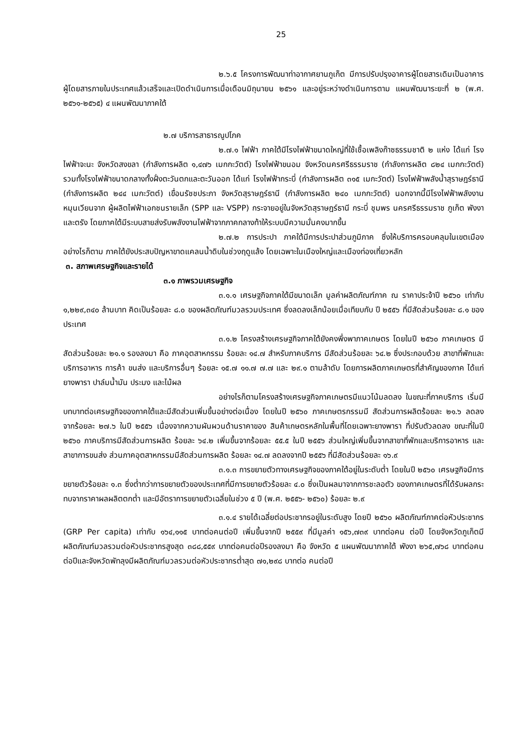25
๒.๖.๕ โครงการพัฒนาท่าอากาศยานภูเก็ต มีการปรับปรุงอาคารผู้โดยสารเดิมเป็นอาคาร ผู้โดยสารภายในประเทศแล้วเสร็จและเปิดดำเนินการเมื่อเดือนมิถุนายน ๒๕๖๑ และอยู่ระหว่างดำเนินการตาม แผนพัฒนาระยะที่ ๒ (พ.ศ. ๒๕๖๑-๒๕๖๕) ๔ แผนพัฒนาภาคใต้
๒.๗ บริการสาธารณูปโภค
๒.๗.๑ ไฟฟ้า ภาคใต้มีโรงไฟฟ้าขนาดใหญ่ที่ใช้เชื้อเพลิงก๊าซธรรมชาติ ๒ แห่ง ได้แก่ โรงไฟฟ้าจะนะ จังหวัดสงขลา (กำลังการผลิต ๑,๔๗๖ เมกกะวัตต์) โรงไฟฟ้าขนอม จังหวัดนครศรีธรรมราช (กำลังการผลิต ๘๒๔ เมกกะวัตต์) รวมทั้งโรงไฟฟ้าขนาดกลางทั้งฝั่งตะวันตกและตะวันออก ได้แก่ โรงไฟฟ้ากระบี่ (กำลังการผลิต ๓๑๕ เมกะวัตต์) โรงไฟฟ้าพลังน้ำสุราษฎร์ธานี (กำลังการผลิต ๒๔๔ เมกะวัตต์) เขื่อนรัชชประภา จังหวัดสุราษฎร์ธานี (กำลังการผลิต ๒๔๐ เมกกะวัตต์) นอกจากนี้มีโรงไฟฟ้าพลังงานหมุนเวียนจาก ผู้ผลิตไฟฟ้าเอกชนรายเล็ก (SPP และ VSPP) กระจายอยู่ในจังหวัดสุราษฎร์ธานี กระบี่ ชุมพร นครศรีธรรมราช ภูเก็ต พังงา และตรัง โดยภาคใต้มีระบบสายส่งรับพลังงานไฟฟ้าจากภาคกลางท้าให้ระบบมีความมั่นคงมากขึ้น
๒.๗.๒ การประปา ภาคใต้มีการประปาส่วนภูมิภาค ซึ่งให้บริการครอบคลุมในเขตเมือง อย่างไรก็ตาม ภาคใต้ยังประสบปัญหาขาดแคลนน้ำดิบในช่วงฤดูแล้ง โดยเฉพาะในเมืองใหญ่และเมืองท่องเที่ยวหลัก
๓. สภาพเศรษฐกิจและรายได้
๓.๑ ภาพรวมเศรษฐกิจ
๓.๑.๑ เศรษฐกิจภาคใต้มีขนาดเล็ก มูลค่าผลิตภัณฑ์ภาค ณ ราคาประจ้าปี ๒๕๖๐ เท่ากับ ๑,๒๒๙,๓๔๐ ล้านบาท คิดเป็นร้อยละ ๘.๐ ของผลิตภัณฑ์มวลรวมประเทศ ซึ่งลดลงเล็กน้อยเมื่อเทียบกับ ปี ๒๕๕๖ ที่มีสัดส่วนร้อยละ ๘.๑ ของประเทศ
๓.๑.๒ โครงสร้างเศรษฐกิจภาคใต้ยังคงพึ่งพาภาคเกษตร โดยในปี ๒๕๖๐ ภาคเกษตร มีสัดส่วนร้อยละ ๒๑.๑ รองลงมา คือ ภาคอุตสาหกรรม ร้อยละ ๑๔.๗ สำหรับภาคบริการ มีสัดส่วนร้อยละ ๖๔.๒ ซึ่งประกอบด้วย สาขาที่พักและบริการอาหาร การค้า ขนส่ง และบริการอื่นๆ ร้อยละ ๑๕.๗ ๑๑.๗ ๗.๗ และ ๒๙.๑ ตามล้าดับ โดยการผลิตภาคเกษตรที่สำคัญของภาค ได้แก่ ยางพารา ปาล์มน้ำมัน ประมง และไม้ผล
อย่างไรก็ตามโครงสร้างเศรษฐกิจภาคเกษตรมีแนวโน้มลดลง ในขณะที่ภาคบริการ เริ่มมีบทบาทต่อเศรษฐกิจของภาคใต้และมีสัดส่วนเพิ่มขึ้นอย่างต่อเนื่อง โดยในปี ๒๕๖๐ ภาคเกษตรกรรมมี สัดส่วนการผลิตร้อยละ ๒๑.๖ ลดลงจากร้อยละ ๒๗.๖ ในปี ๒๕๕๖ เนื่องจากความผันผวนด้านราคาของ สินค้าเกษตรหลักในพื้นที่โดยเฉพาะยางพารา ที่ปรับตัวลดลง ขณะที่ในปี ๒๕๖๐ ภาคบริการมีสัดส่วนการผลิต ร้อยละ ๖๔.๒ เพิ่มขึ้นจากร้อยละ ๕๕.๕ ในปี ๒๕๕๖ ส่วนใหญ่เพิ่มขึ้นจากสาขาที่พักและบริการอาหาร และ สาขาการขนส่ง ส่วนภาคอุตสาหกรรมมีสัดส่วนการผลิต ร้อยละ ๑๔.๗ ลดลงจากปี ๒๕๕๖ ที่มีสัดส่วนร้อยละ ๑๖.๙
๓.๑.๓ การขยายตัวทางเศรษฐกิจของภาคใต้อยู่ในระดับต่ำ โดยในปี ๒๕๖๐ เศรษฐกิจมีการ ขยายตัวร้อยละ ๑.๓ ซึ่งต่ำกว่าการขยายตัวของประเทศที่มีการขยายตัวร้อยละ ๔.๐ ซึ่งเป็นผลมาจากการชะลอตัว ของภาคเกษตรที่ได้รับผลกระทบจากราคาผลผลิตตกต่ำ และมีอัตราการขยายตัวเฉลี่ยในช่วง ๕ ปี (พ.ศ. ๒๕๕๖- ๒๕๖๐) ร้อยละ ๒.๙
๓.๑.๔ รายได้เฉลี่ยต่อประชากรอยู่ในระดับสูง โดยปี ๒๕๖๐ ผลิตภัณฑ์ภาคต่อหัวประชากร (GRP Per capita) เท่ากับ ๑๖๔,๑๑๕ บาทต่อคนต่อปี เพิ่มขึ้นจากปี ๒๕๕๙ ที่มีมูลค่า ๑๕๖,๗๓๙ บาทต่อคน ต่อปี โดยจังหวัดภูเก็ตมีผลิตภัณฑ์มวลรวมต่อหัวประชากรสูงสุด ๓๘๘,๕๕๙ บาทต่อคนต่อปีรองลงมา คือ จังหวัด ๕ แผนพัฒนาภาคใต้ พังงา ๒๖๕,๗๖๘ บาทต่อคนต่อปีและจังหวัดพัทลุงมีผลิตภัณฑ์มวลรวมต่อหัวประชากรต่ำสุด ๗๑,๒๙๘ บาทต่อ คนต่อปี